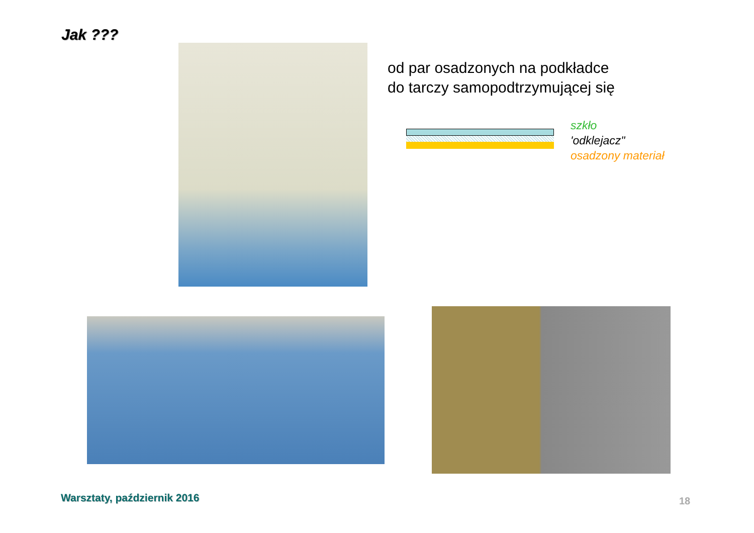Jak ???
od par osadzonych na podkładce
do tarczy samopodtrzymującej się
szkło
'odklejacz"
osadzony materiał
Warsztaty, październik 2016 18